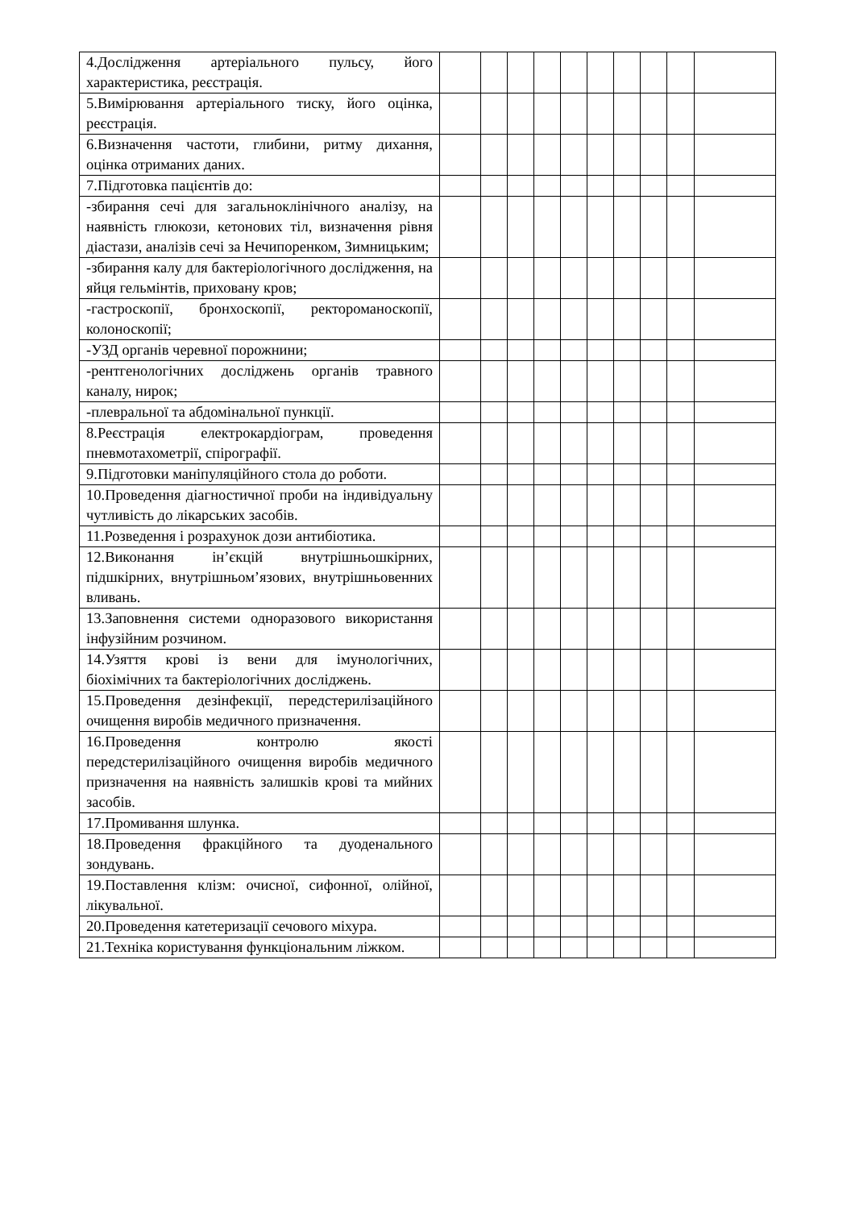| 4.Дослідження артеріального пульсу, його характеристика, реєстрація. | | | | | | | | | | |
| 5.Вимірювання артеріального тиску, його оцінка, реєстрація. | | | | | | | | | | |
| 6.Визначення частоти, глибини, ритму дихання, оцінка отриманих даних. | | | | | | | | | | |
| 7.Підготовка пацієнтів до: | | | | | | | | | | |
| -збирання сечі для загальноклінічного аналізу, на наявність глюкози, кетонових тіл, визначення рівня діастази, аналізів сечі за Нечипоренком, Зимницьким; | | | | | | | | | | |
| -збирання калу для бактеріологічного дослідження, на яйця гельмінтів, приховану кров; | | | | | | | | | | |
| -гастроскопії, бронхоскопії, ректороманоскопії, колоноскопії; | | | | | | | | | | |
| -УЗД органів черевної порожнини; | | | | | | | | | | |
| -рентгенологічних досліджень органів травного каналу, нирок; | | | | | | | | | | |
| -плевральної та абдомінальної пункції. | | | | | | | | | | |
| 8.Реєстрація електрокардіограм, проведення пневмотахометрії, спірографії. | | | | | | | | | | |
| 9.Підготовки маніпуляційного стола до роботи. | | | | | | | | | | |
| 10.Проведення діагностичної проби на індивідуальну чутливість до лікарських засобів. | | | | | | | | | | |
| 11.Розведення і розрахунок дози антибіотика. | | | | | | | | | | |
| 12.Виконання ін’єкцій внутрішньошкірних, підшкірних, внутрішньом’язових, внутрішньовенних вливань. | | | | | | | | | | |
| 13.Заповнення системи одноразового використання інфузійним розчином. | | | | | | | | | | |
| 14.Узяття крові із вени для імунологічних, біохімічних та бактеріологічних досліджень. | | | | | | | | | | |
| 15.Проведення дезінфекції, передстерилізаційного очищення виробів медичного призначення. | | | | | | | | | | |
| 16.Проведення контролю якості передстерилізаційного очищення виробів медичного призначення на наявність залишків крові та мийних засобів. | | | | | | | | | | |
| 17.Промивання шлунка. | | | | | | | | | | |
| 18.Проведення фракційного та дуоденального зондувань. | | | | | | | | | | |
| 19.Поставлення клізм: очисної, сифонної, олійної, лікувальної. | | | | | | | | | | |
| 20.Проведення катетеризації сечового міхура. | | | | | | | | | | |
| 21.Техніка користування функціональним ліжком. | | | | | | | | | | |